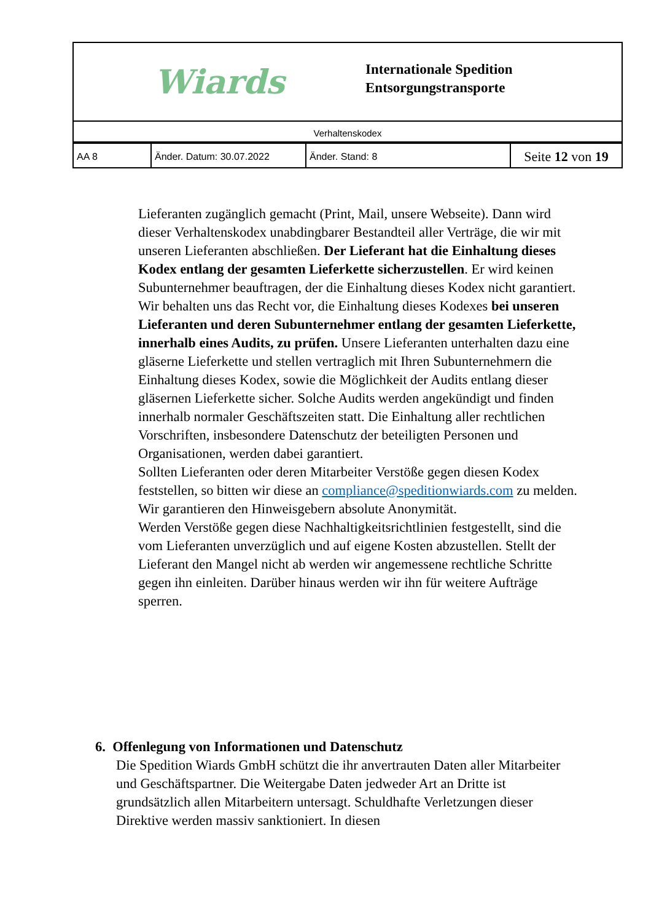Wiards
Internationale Spedition
Entsorgungstransporte
Verhaltenskodex
| AA 8 | Änder. Datum: 30.07.2022 | Änder. Stand: 8 | Seite 12 von 19 |
Lieferanten zugänglich gemacht (Print, Mail, unsere Webseite). Dann wird dieser Verhaltenskodex unabdingbarer Bestandteil aller Verträge, die wir mit unseren Lieferanten abschließen. Der Lieferant hat die Einhaltung dieses Kodex entlang der gesamten Lieferkette sicherzustellen. Er wird keinen Subunternehmer beauftragen, der die Einhaltung dieses Kodex nicht garantiert. Wir behalten uns das Recht vor, die Einhaltung dieses Kodexes bei unseren Lieferanten und deren Subunternehmer entlang der gesamten Lieferkette, innerhalb eines Audits, zu prüfen. Unsere Lieferanten unterhalten dazu eine gläserne Lieferkette und stellen vertraglich mit Ihren Subunternehmern die Einhaltung dieses Kodex, sowie die Möglichkeit der Audits entlang dieser gläsernen Lieferkette sicher. Solche Audits werden angekündigt und finden innerhalb normaler Geschäftszeiten statt. Die Einhaltung aller rechtlichen Vorschriften, insbesondere Datenschutz der beteiligten Personen und Organisationen, werden dabei garantiert.
Sollten Lieferanten oder deren Mitarbeiter Verstöße gegen diesen Kodex feststellen, so bitten wir diese an compliance@speditionwiards.com zu melden. Wir garantieren den Hinweisgebern absolute Anonymität.
Werden Verstöße gegen diese Nachhaltigkeitsrichtlinien festgestellt, sind die vom Lieferanten unverzüglich und auf eigene Kosten abzustellen. Stellt der Lieferant den Mangel nicht ab werden wir angemessene rechtliche Schritte gegen ihn einleiten. Darüber hinaus werden wir ihn für weitere Aufträge sperren.
6. Offenlegung von Informationen und Datenschutz
Die Spedition Wiards GmbH schützt die ihr anvertrauten Daten aller Mitarbeiter und Geschäftspartner. Die Weitergabe Daten jedweder Art an Dritte ist grundsätzlich allen Mitarbeitern untersagt. Schuldhafte Verletzungen dieser Direktive werden massiv sanktioniert. In diesen